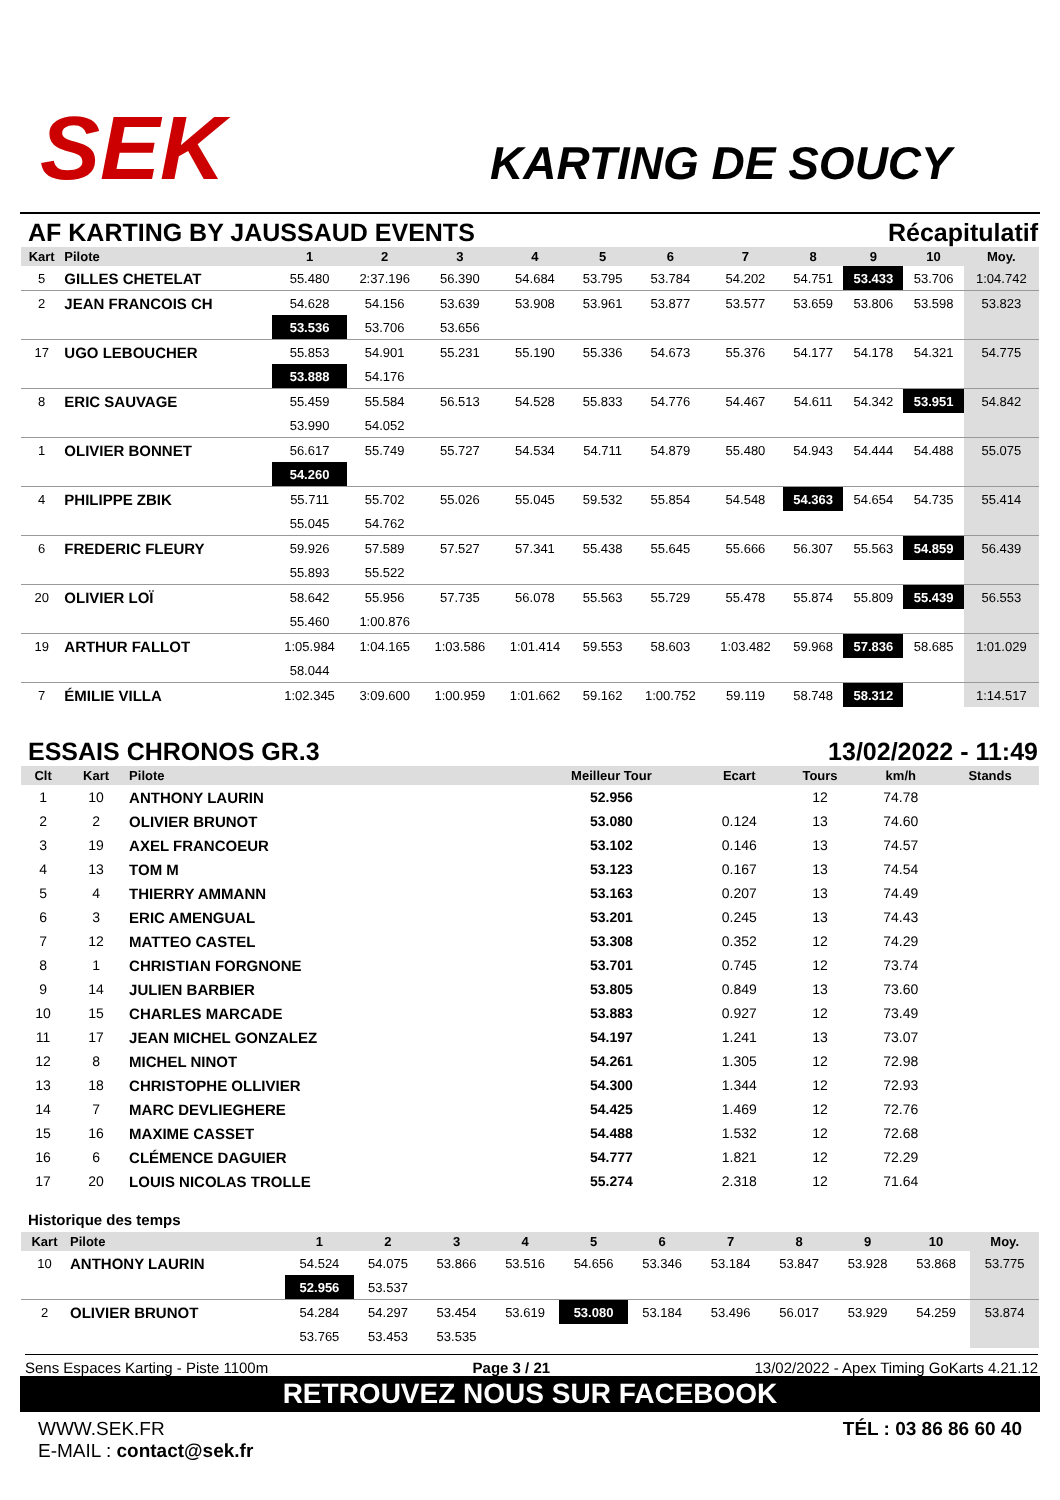SEK
KARTING DE SOUCY
AF KARTING BY JAUSSAUD EVENTS Récapitulatif
| Kart | Pilote | 1 | 2 | 3 | 4 | 5 | 6 | 7 | 8 | 9 | 10 | Moy. |
| --- | --- | --- | --- | --- | --- | --- | --- | --- | --- | --- | --- | --- |
| 5 | GILLES CHETELAT | 55.480 | 2:37.196 | 56.390 | 54.684 | 53.795 | 53.784 | 54.202 | 54.751 | 53.433 | 53.706 | 1:04.742 |
| 2 | JEAN FRANCOIS CH | 54.628 | 54.156 | 53.639 | 53.908 | 53.961 | 53.877 | 53.577 | 53.659 | 53.806 | 53.598 | 53.823 |
| | | 53.536 | 53.706 | 53.656 | | | | | | | | |
| 17 | UGO LEBOUCHER | 55.853 | 54.901 | 55.231 | 55.190 | 55.336 | 54.673 | 55.376 | 54.177 | 54.178 | 54.321 | 54.775 |
| | | 53.888 | 54.176 | | | | | | | | | |
| 8 | ERIC SAUVAGE | 55.459 | 55.584 | 56.513 | 54.528 | 55.833 | 54.776 | 54.467 | 54.611 | 54.342 | 53.951 | 54.842 |
| | | 53.990 | 54.052 | | | | | | | | | |
| 1 | OLIVIER BONNET | 56.617 | 55.749 | 55.727 | 54.534 | 54.711 | 54.879 | 55.480 | 54.943 | 54.444 | 54.488 | 55.075 |
| | | 54.260 | | | | | | | | | | |
| 4 | PHILIPPE ZBIK | 55.711 | 55.702 | 55.026 | 55.045 | 59.532 | 55.854 | 54.548 | 54.363 | 54.654 | 54.735 | 55.414 |
| | | 55.045 | 54.762 | | | | | | | | | |
| 6 | FREDERIC FLEURY | 59.926 | 57.589 | 57.527 | 57.341 | 55.438 | 55.645 | 55.666 | 56.307 | 55.563 | 54.859 | 56.439 |
| | | 55.893 | 55.522 | | | | | | | | | |
| 20 | OLIVIER LOÏ | 58.642 | 55.956 | 57.735 | 56.078 | 55.563 | 55.729 | 55.478 | 55.874 | 55.809 | 55.439 | 56.553 |
| | | 55.460 | 1:00.876 | | | | | | | | | |
| 19 | ARTHUR FALLOT | 1:05.984 | 1:04.165 | 1:03.586 | 1:01.414 | 59.553 | 58.603 | 1:03.482 | 59.968 | 57.836 | 58.685 | 1:01.029 |
| | | 58.044 | | | | | | | | | | |
| 7 | ÉMILIE VILLA | 1:02.345 | 3:09.600 | 1:00.959 | 1:01.662 | 59.162 | 1:00.752 | 59.119 | 58.748 | 58.312 | | 1:14.517 |
ESSAIS CHRONOS GR.3 13/02/2022 - 11:49
| Clt | Kart | Pilote | Meilleur Tour | Ecart | Tours | km/h | Stands |
| --- | --- | --- | --- | --- | --- | --- | --- |
| 1 | 10 | ANTHONY LAURIN | 52.956 | | 12 | 74.78 | |
| 2 | 2 | OLIVIER BRUNOT | 53.080 | 0.124 | 13 | 74.60 | |
| 3 | 19 | AXEL FRANCOEUR | 53.102 | 0.146 | 13 | 74.57 | |
| 4 | 13 | TOM M | 53.123 | 0.167 | 13 | 74.54 | |
| 5 | 4 | THIERRY AMMANN | 53.163 | 0.207 | 13 | 74.49 | |
| 6 | 3 | ERIC AMENGUAL | 53.201 | 0.245 | 13 | 74.43 | |
| 7 | 12 | MATTEO CASTEL | 53.308 | 0.352 | 12 | 74.29 | |
| 8 | 1 | CHRISTIAN FORGNONE | 53.701 | 0.745 | 12 | 73.74 | |
| 9 | 14 | JULIEN BARBIER | 53.805 | 0.849 | 13 | 73.60 | |
| 10 | 15 | CHARLES MARCADE | 53.883 | 0.927 | 12 | 73.49 | |
| 11 | 17 | JEAN MICHEL GONZALEZ | 54.197 | 1.241 | 13 | 73.07 | |
| 12 | 8 | MICHEL NINOT | 54.261 | 1.305 | 12 | 72.98 | |
| 13 | 18 | CHRISTOPHE OLLIVIER | 54.300 | 1.344 | 12 | 72.93 | |
| 14 | 7 | MARC DEVLIEGHERE | 54.425 | 1.469 | 12 | 72.76 | |
| 15 | 16 | MAXIME CASSET | 54.488 | 1.532 | 12 | 72.68 | |
| 16 | 6 | CLÉMENCE DAGUIER | 54.777 | 1.821 | 12 | 72.29 | |
| 17 | 20 | LOUIS NICOLAS TROLLE | 55.274 | 2.318 | 12 | 71.64 | |
Historique des temps
| Kart | Pilote | 1 | 2 | 3 | 4 | 5 | 6 | 7 | 8 | 9 | 10 | Moy. |
| --- | --- | --- | --- | --- | --- | --- | --- | --- | --- | --- | --- | --- |
| 10 | ANTHONY LAURIN | 54.524 | 54.075 | 53.866 | 53.516 | 54.656 | 53.346 | 53.184 | 53.847 | 53.928 | 53.868 | 53.775 |
| | | 52.956 | 53.537 | | | | | | | | | |
| 2 | OLIVIER BRUNOT | 54.284 | 54.297 | 53.454 | 53.619 | 53.080 | 53.184 | 53.496 | 56.017 | 53.929 | 54.259 | 53.874 |
| | | 53.765 | 53.453 | 53.535 | | | | | | | | |
Sens Espaces Karting - Piste 1100m Page 3 / 21 13/02/2022 - Apex Timing GoKarts 4.21.12
RETROUVEZ NOUS SUR FACEBOOK
WWW.SEK.FR
E-MAIL : contact@sek.fr TÉL : 03 86 86 60 40